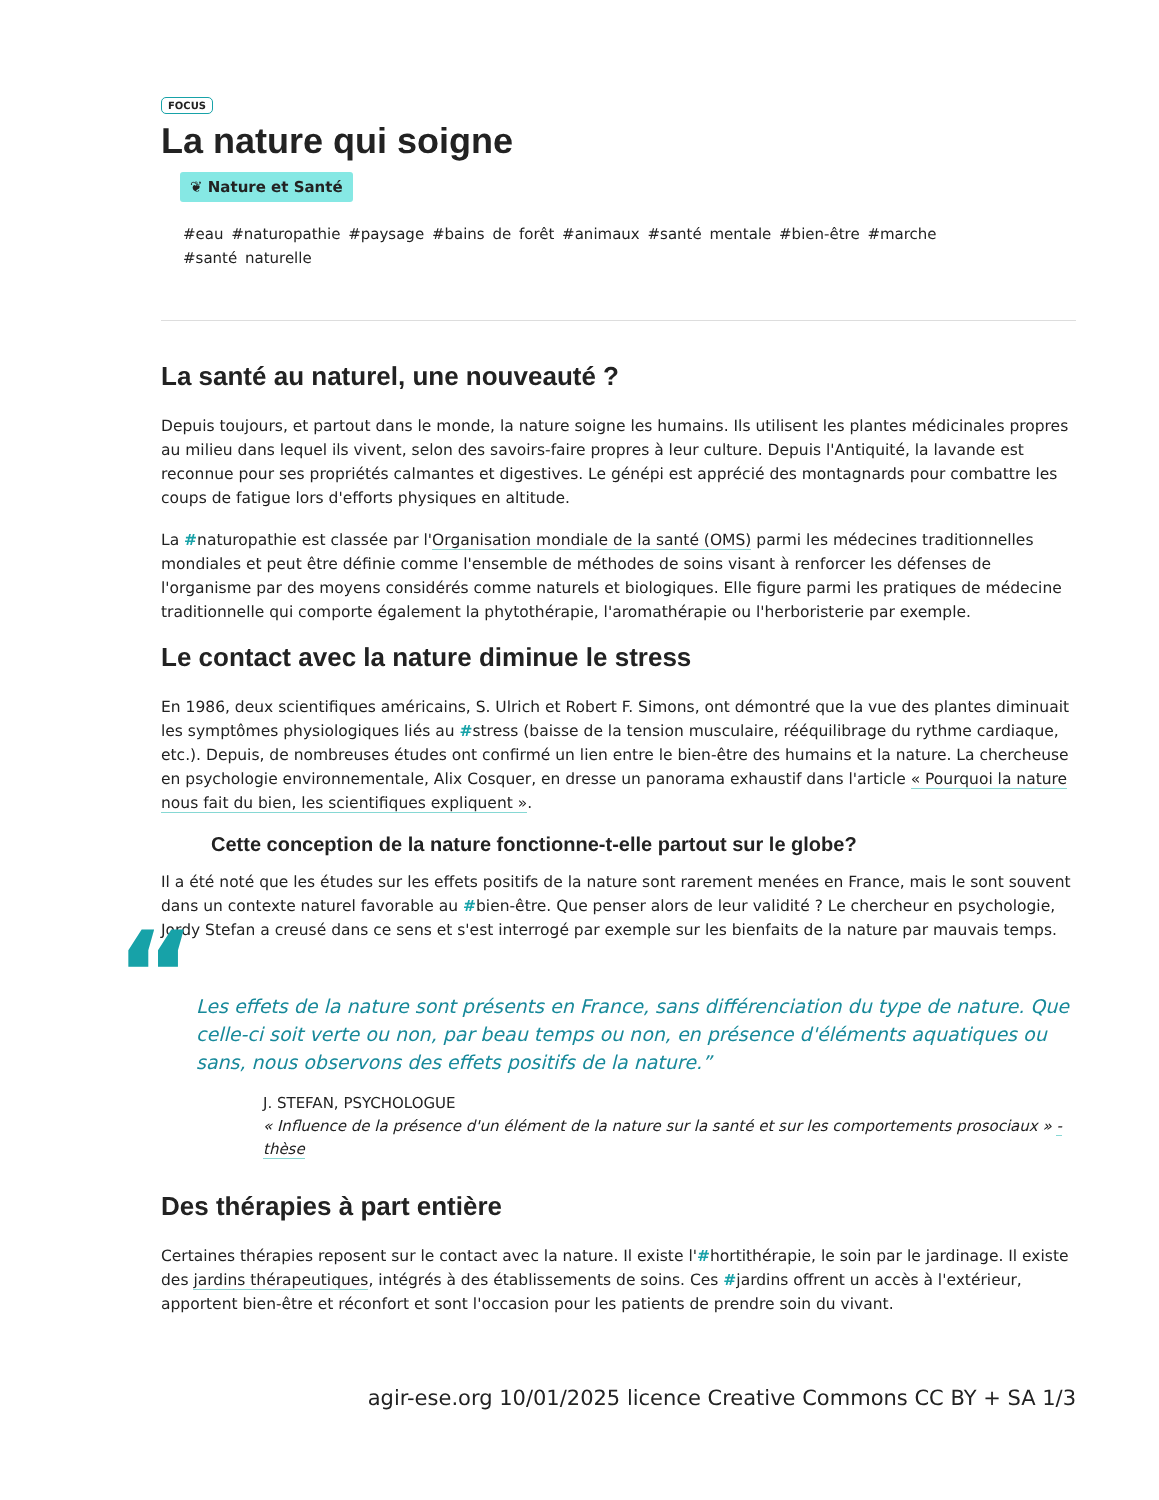FOCUS
La nature qui soigne
❦ Nature et Santé
#eau #naturopathie #paysage #bains de forêt #animaux #santé mentale #bien-être #marche
#santé naturelle
La santé au naturel, une nouveauté ?
Depuis toujours, et partout dans le monde, la nature soigne les humains. Ils utilisent les plantes médicinales propres au milieu dans lequel ils vivent, selon des savoirs-faire propres à leur culture. Depuis l'Antiquité, la lavande est reconnue pour ses propriétés calmantes et digestives. Le génépi est apprécié des montagnards pour combattre les coups de fatigue lors d'efforts physiques en altitude.
La #naturopathie est classée par l'Organisation mondiale de la santé (OMS) parmi les médecines traditionnelles mondiales et peut être définie comme l'ensemble de méthodes de soins visant à renforcer les défenses de l'organisme par des moyens considérés comme naturels et biologiques. Elle figure parmi les pratiques de médecine traditionnelle qui comporte également la phytothérapie, l'aromathérapie ou l'herboristerie par exemple.
Le contact avec la nature diminue le stress
En 1986, deux scientifiques américains, S. Ulrich et Robert F. Simons, ont démontré que la vue des plantes diminuait les symptômes physiologiques liés au #stress (baisse de la tension musculaire, rééquilibrage du rythme cardiaque, etc.). Depuis, de nombreuses études ont confirmé un lien entre le bien-être des humains et la nature. La chercheuse en psychologie environnementale, Alix Cosquer, en dresse un panorama exhaustif dans l'article « Pourquoi la nature nous fait du bien, les scientifiques expliquent ».
Cette conception de la nature fonctionne-t-elle partout sur le globe?
Il a été noté que les études sur les effets positifs de la nature sont rarement menées en France, mais le sont souvent dans un contexte naturel favorable au #bien-être. Que penser alors de leur validité ? Le chercheur en psychologie, Jordy Stefan a creusé dans ce sens et s'est interrogé par exemple sur les bienfaits de la nature par mauvais temps.
“Les effets de la nature sont présents en France, sans différenciation du type de nature. Que celle-ci soit verte ou non, par beau temps ou non, en présence d'éléments aquatiques ou sans, nous observons des effets positifs de la nature.”
J. STEFAN, PSYCHOLOGUE
« Influence de la présence d'un élément de la nature sur la santé et sur les comportements prosociaux » - thèse
Des thérapies à part entière
Certaines thérapies reposent sur le contact avec la nature. Il existe l'#hortithérapie, le soin par le jardinage. Il existe des jardins thérapeutiques, intégrés à des établissements de soins. Ces #jardins offrent un accès à l'extérieur, apportent bien-être et réconfort et sont l'occasion pour les patients de prendre soin du vivant.
agir-ese.org 10/01/2025 licence Creative Commons CC BY + SA 1/3